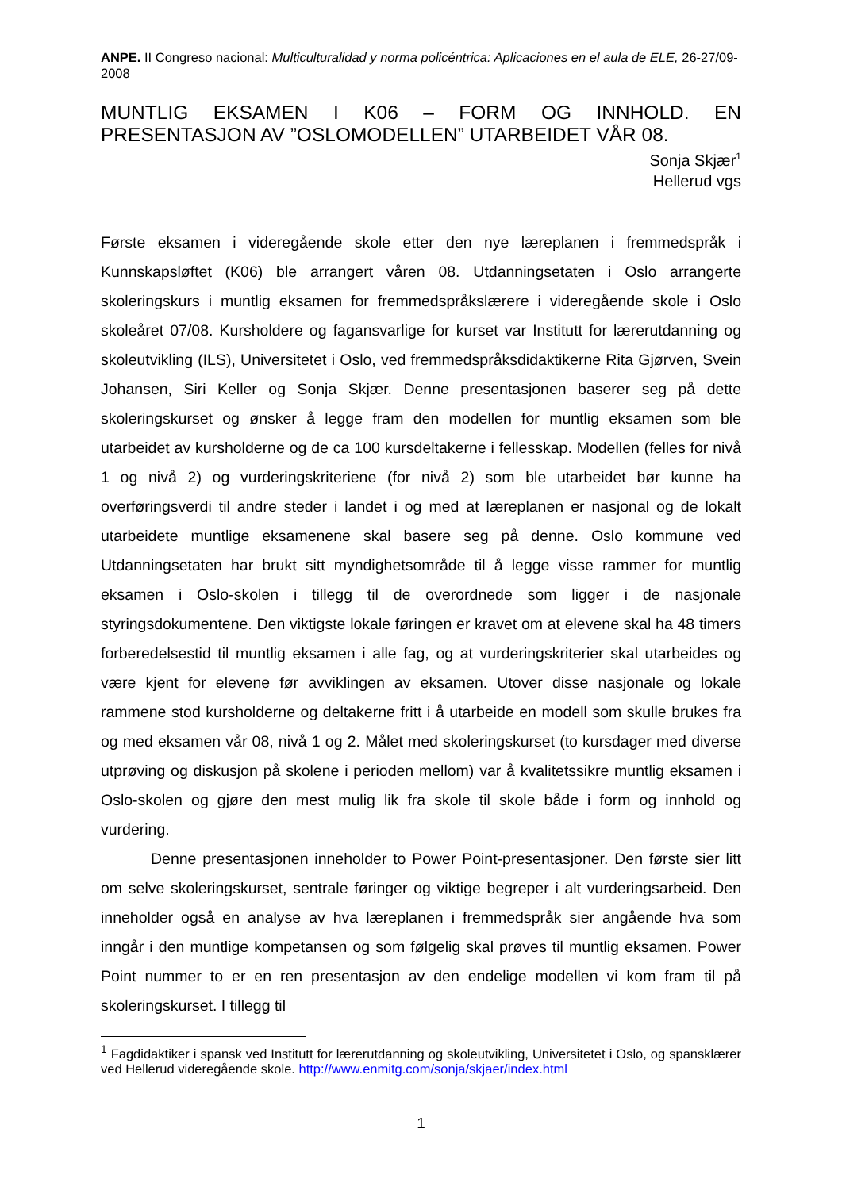ANPE. II Congreso nacional: Multiculturalidad y norma policéntrica: Aplicaciones en el aula de ELE, 26-27/09-2008
MUNTLIG EKSAMEN I K06 – FORM OG INNHOLD. EN PRESENTASJON AV ”OSLOMODELLEN” UTARBEIDET VÅR 08.
Sonja Skjær<sup>1</sup>
Hellerud vgs
Første eksamen i videregående skole etter den nye læreplanen i fremmedspråk i Kunnskapsløftet (K06) ble arrangert våren 08. Utdanningsetaten i Oslo arrangerte skoleringskurs i muntlig eksamen for fremmedspråkslærere i videregående skole i Oslo skoleåret 07/08. Kursholdere og fagansvarlige for kurset var Institutt for lærerutdanning og skoleutvikling (ILS), Universitetet i Oslo, ved fremmedspråksdidaktikerne Rita Gjørven, Svein Johansen, Siri Keller og Sonja Skjær. Denne presentasjonen baserer seg på dette skoleringskurset og ønsker å legge fram den modellen for muntlig eksamen som ble utarbeidet av kursholderne og de ca 100 kursdeltakerne i fellesskap. Modellen (felles for nivå 1 og nivå 2) og vurderingskriteriene (for nivå 2) som ble utarbeidet bør kunne ha overføringsverdi til andre steder i landet i og med at læreplanen er nasjonal og de lokalt utarbeidete muntlige eksamenene skal basere seg på denne. Oslo kommune ved Utdanningsetaten har brukt sitt myndighetsområde til å legge visse rammer for muntlig eksamen i Oslo-skolen i tillegg til de overordnede som ligger i de nasjonale styringsdokumentene. Den viktigste lokale føringen er kravet om at elevene skal ha 48 timers forberedelsestid til muntlig eksamen i alle fag, og at vurderingskriterier skal utarbeides og være kjent for elevene før avviklingen av eksamen. Utover disse nasjonale og lokale rammene stod kursholderne og deltakerne fritt i å utarbeide en modell som skulle brukes fra og med eksamen vår 08, nivå 1 og 2. Målet med skoleringskurset (to kursdager med diverse utprøving og diskusjon på skolene i perioden mellom) var å kvalitetssikre muntlig eksamen i Oslo-skolen og gjøre den mest mulig lik fra skole til skole både i form og innhold og vurdering.
Denne presentasjonen inneholder to Power Point-presentasjoner. Den første sier litt om selve skoleringskurset, sentrale føringer og viktige begreper i alt vurderingsarbeid. Den inneholder også en analyse av hva læreplanen i fremmedspråk sier angående hva som inngår i den muntlige kompetansen og som følgelig skal prøves til muntlig eksamen. Power Point nummer to er en ren presentasjon av den endelige modellen vi kom fram til på skoleringskurset. I tillegg til
<sup>1</sup> Fagdidaktiker i spansk ved Institutt for lærerutdanning og skoleutvikling, Universitetet i Oslo, og spansklærer ved Hellerud videregående skole. http://www.enmitg.com/sonja/skjaer/index.html
1